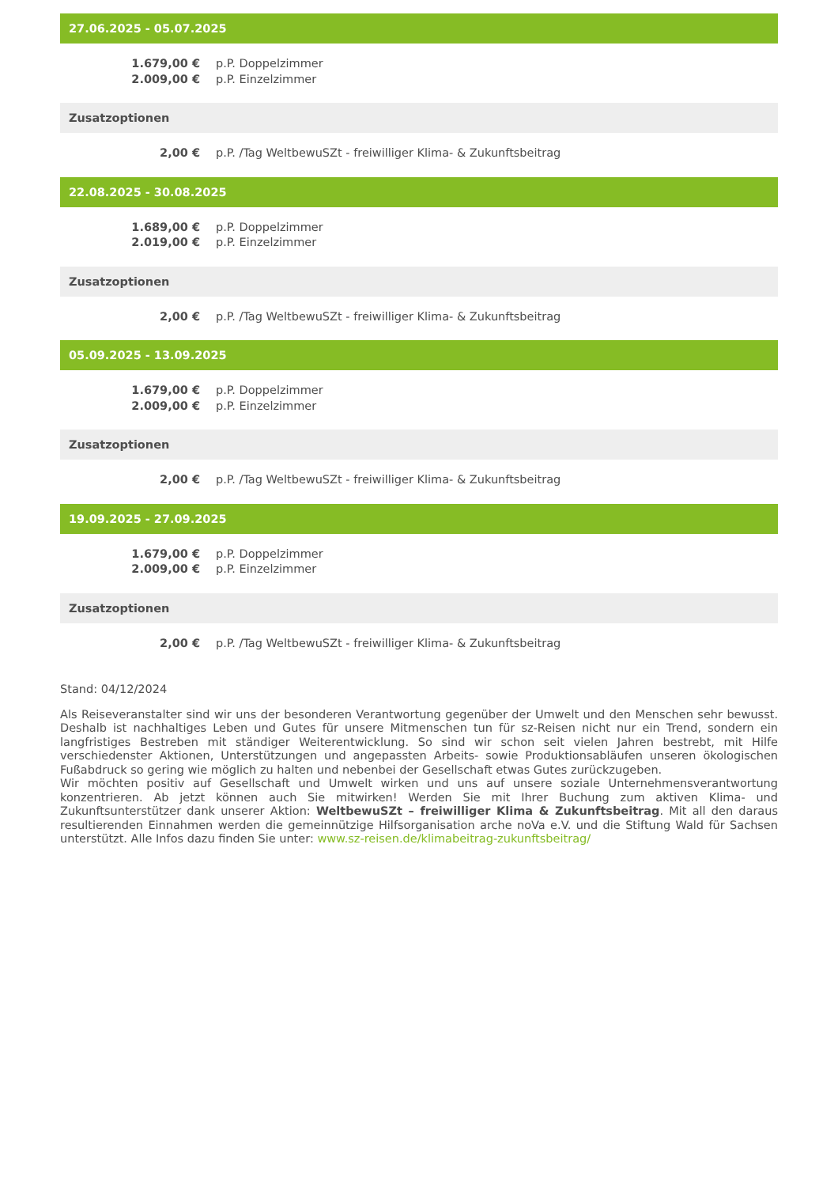27.06.2025 - 05.07.2025
| 1.679,00 € | p.P. Doppelzimmer |
| 2.009,00 € | p.P. Einzelzimmer |
Zusatzoptionen
| 2,00 € | p.P. /Tag WeltbewuSZt - freiwilliger Klima- & Zukunftsbeitrag |
22.08.2025 - 30.08.2025
| 1.689,00 € | p.P. Doppelzimmer |
| 2.019,00 € | p.P. Einzelzimmer |
Zusatzoptionen
| 2,00 € | p.P. /Tag WeltbewuSZt - freiwilliger Klima- & Zukunftsbeitrag |
05.09.2025 - 13.09.2025
| 1.679,00 € | p.P. Doppelzimmer |
| 2.009,00 € | p.P. Einzelzimmer |
Zusatzoptionen
| 2,00 € | p.P. /Tag WeltbewuSZt - freiwilliger Klima- & Zukunftsbeitrag |
19.09.2025 - 27.09.2025
| 1.679,00 € | p.P. Doppelzimmer |
| 2.009,00 € | p.P. Einzelzimmer |
Zusatzoptionen
| 2,00 € | p.P. /Tag WeltbewuSZt - freiwilliger Klima- & Zukunftsbeitrag |
Stand: 04/12/2024
Als Reiseveranstalter sind wir uns der besonderen Verantwortung gegenüber der Umwelt und den Menschen sehr bewusst. Deshalb ist nachhaltiges Leben und Gutes für unsere Mitmenschen tun für sz-Reisen nicht nur ein Trend, sondern ein langfristiges Bestreben mit ständiger Weiterentwicklung. So sind wir schon seit vielen Jahren bestrebt, mit Hilfe verschiedenster Aktionen, Unterstützungen und angepassten Arbeits- sowie Produktionsabläufen unseren ökologischen Fußabdruck so gering wie möglich zu halten und nebenbei der Gesellschaft etwas Gutes zurückzugeben.
Wir möchten positiv auf Gesellschaft und Umwelt wirken und uns auf unsere soziale Unternehmensverantwortung konzentrieren. Ab jetzt können auch Sie mitwirken! Werden Sie mit Ihrer Buchung zum aktiven Klima- und Zukunftsunterstützer dank unserer Aktion: WeltbewuSZt – freiwilliger Klima & Zukunftsbeitrag. Mit all den daraus resultierenden Einnahmen werden die gemeinnützige Hilfsorganisation arche noVa e.V. und die Stiftung Wald für Sachsen unterstützt. Alle Infos dazu finden Sie unter: www.sz-reisen.de/klimabeitrag-zukunftsbeitrag/